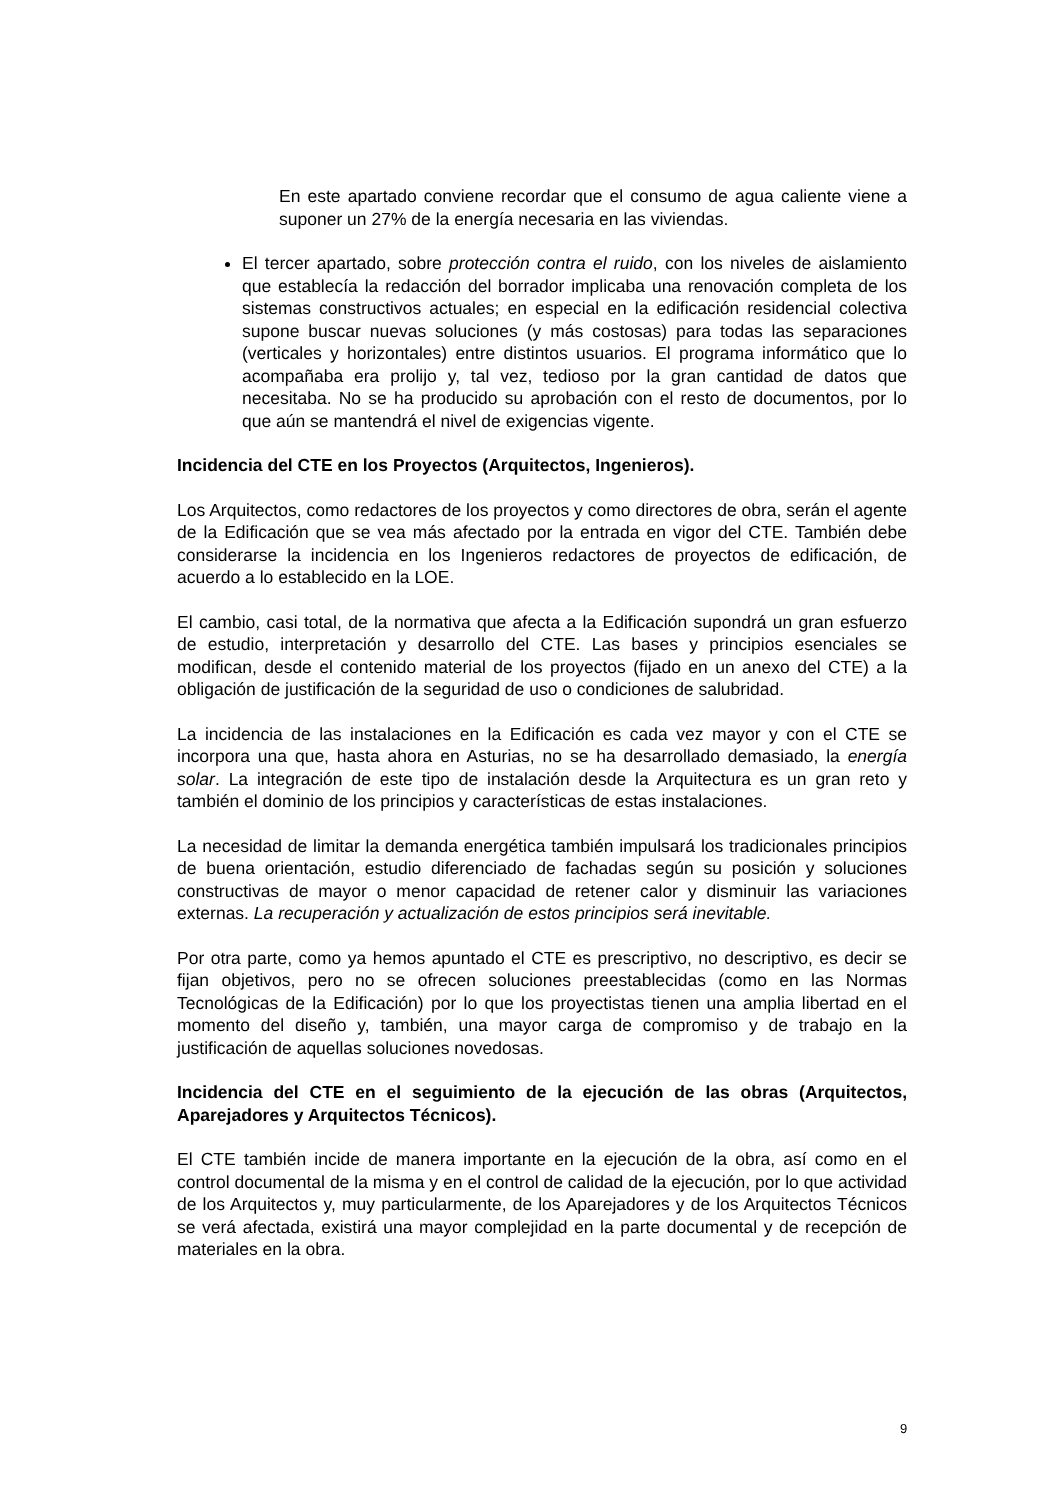En este apartado conviene recordar que el consumo de agua caliente viene a suponer un 27% de la energía necesaria en las viviendas.
El tercer apartado, sobre protección contra el ruido, con los niveles de aislamiento que establecía la redacción del borrador implicaba una renovación completa de los sistemas constructivos actuales; en especial en la edificación residencial colectiva supone buscar nuevas soluciones (y más costosas) para todas las separaciones (verticales y horizontales) entre distintos usuarios. El programa informático que lo acompañaba era prolijo y, tal vez, tedioso por la gran cantidad de datos que necesitaba. No se ha producido su aprobación con el resto de documentos, por lo que aún se mantendrá el nivel de exigencias vigente.
Incidencia del CTE en los Proyectos (Arquitectos, Ingenieros).
Los Arquitectos, como redactores de los proyectos y como directores de obra, serán el agente de la Edificación que se vea más afectado por la entrada en vigor del CTE. También debe considerarse la incidencia en los Ingenieros redactores de proyectos de edificación, de acuerdo a lo establecido en la LOE.
El cambio, casi total, de la normativa que afecta a la Edificación supondrá un gran esfuerzo de estudio, interpretación y desarrollo del CTE. Las bases y principios esenciales se modifican, desde el contenido material de los proyectos (fijado en un anexo del CTE) a la obligación de justificación de la seguridad de uso o condiciones de salubridad.
La incidencia de las instalaciones en la Edificación es cada vez mayor y con el CTE se incorpora una que, hasta ahora en Asturias, no se ha desarrollado demasiado, la energía solar. La integración de este tipo de instalación desde la Arquitectura es un gran reto y también el dominio de los principios y características de estas instalaciones.
La necesidad de limitar la demanda energética también impulsará los tradicionales principios de buena orientación, estudio diferenciado de fachadas según su posición y soluciones constructivas de mayor o menor capacidad de retener calor y disminuir las variaciones externas. La recuperación y actualización de estos principios será inevitable.
Por otra parte, como ya hemos apuntado el CTE es prescriptivo, no descriptivo, es decir se fijan objetivos, pero no se ofrecen soluciones preestablecidas (como en las Normas Tecnológicas de la Edificación) por lo que los proyectistas tienen una amplia libertad en el momento del diseño y, también, una mayor carga de compromiso y de trabajo en la justificación de aquellas soluciones novedosas.
Incidencia del CTE en el seguimiento de la ejecución de las obras (Arquitectos, Aparejadores y Arquitectos Técnicos).
El CTE también incide de manera importante en la ejecución de la obra, así como en el control documental de la misma y en el control de calidad de la ejecución, por lo que actividad de los Arquitectos y, muy particularmente, de los Aparejadores y de los Arquitectos Técnicos se verá afectada, existirá una mayor complejidad en la parte documental y de recepción de materiales en la obra.
9